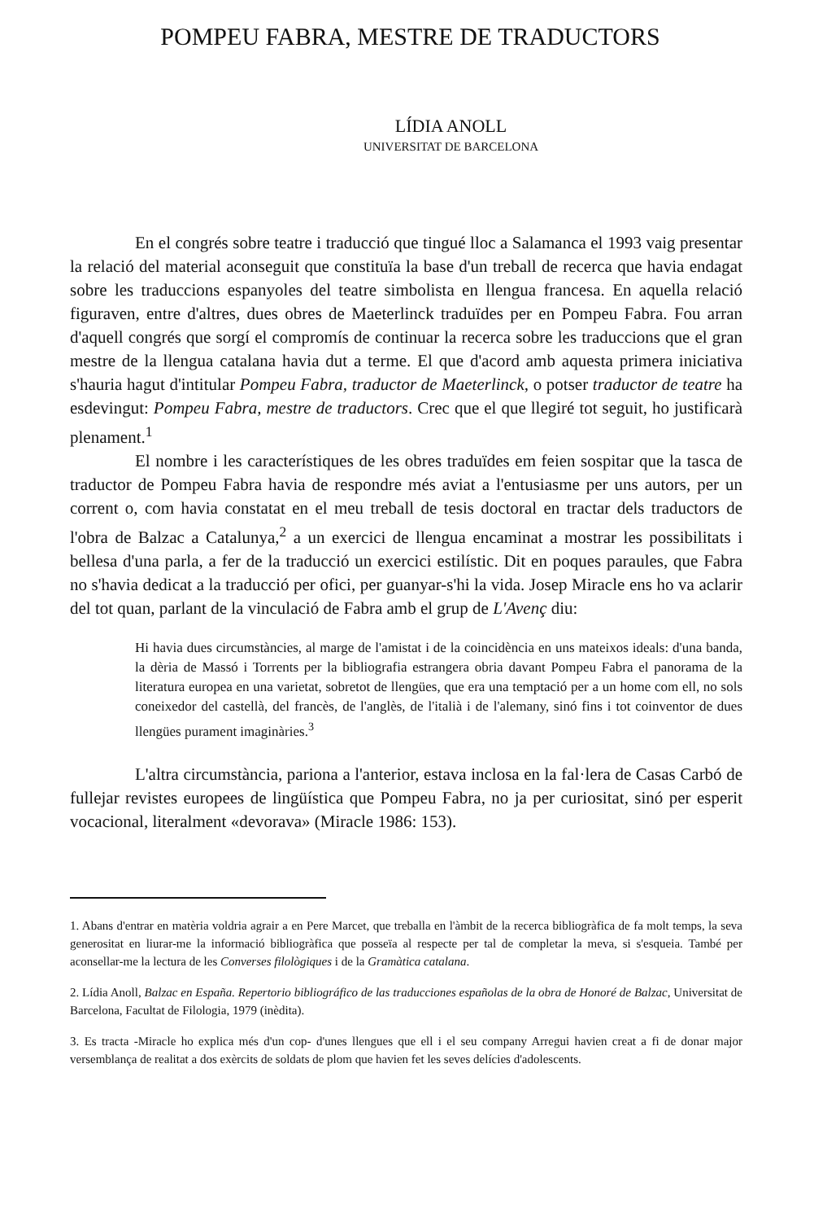POMPEU FABRA, MESTRE DE TRADUCTORS
LÍDIA ANOLL
UNIVERSITAT DE BARCELONA
En el congrés sobre teatre i traducció que tingué lloc a Salamanca el 1993 vaig presentar la relació del material aconseguit que constituïa la base d'un treball de recerca que havia endagat sobre les traduccions espanyoles del teatre simbolista en llengua francesa. En aquella relació figuraven, entre d'altres, dues obres de Maeterlinck traduïdes per en Pompeu Fabra. Fou arran d'aquell congrés que sorgí el compromís de continuar la recerca sobre les traduccions que el gran mestre de la llengua catalana havia dut a terme. El que d'acord amb aquesta primera iniciativa s'hauria hagut d'intitular Pompeu Fabra, traductor de Maeterlinck, o potser traductor de teatre ha esdevingut: Pompeu Fabra, mestre de traductors. Crec que el que llegiré tot seguit, ho justificarà plenament.<sup>1</sup>
El nombre i les característiques de les obres traduïdes em feien sospitar que la tasca de traductor de Pompeu Fabra havia de respondre més aviat a l'entusiasme per uns autors, per un corrent o, com havia constatat en el meu treball de tesis doctoral en tractar dels traductors de l'obra de Balzac a Catalunya,<sup>2</sup> a un exercici de llengua encaminat a mostrar les possibilitats i bellesa d'una parla, a fer de la traducció un exercici estilístic. Dit en poques paraules, que Fabra no s'havia dedicat a la traducció per ofici, per guanyar-s'hi la vida. Josep Miracle ens ho va aclarir del tot quan, parlant de la vinculació de Fabra amb el grup de L'Avenç diu:
Hi havia dues circumstàncies, al marge de l'amistat i de la coincidència en uns mateixos ideals: d'una banda, la dèria de Massó i Torrents per la bibliografia estrangera obria davant Pompeu Fabra el panorama de la literatura europea en una varietat, sobretot de llengües, que era una temptació per a un home com ell, no sols coneixedor del castellà, del francès, de l'anglès, de l'italià i de l'alemany, sinó fins i tot coinventor de dues llengües purament imaginàries.<sup>3</sup>
L'altra circumstància, pariona a l'anterior, estava inclosa en la fal·lera de Casas Carbó de fullejar revistes europees de lingüística que Pompeu Fabra, no ja per curiositat, sinó per esperit vocacional, literalment «devorava» (Miracle 1986: 153).
1. Abans d'entrar en matèria voldria agrair a en Pere Marcet, que treballa en l'àmbit de la recerca bibliogràfica de fa molt temps, la seva generositat en liurar-me la informació bibliogràfica que posseïa al respecte per tal de completar la meva, si s'esqueia. També per aconsellar-me la lectura de les Converses filològiques i de la Gramàtica catalana.
2. Lídia Anoll, Balzac en España. Repertorio bibliográfico de las traducciones españolas de la obra de Honoré de Balzac, Universitat de Barcelona, Facultat de Filologia, 1979 (inèdita).
3. Es tracta -Miracle ho explica més d'un cop- d'unes llengues que ell i el seu company Arregui havien creat a fi de donar major versemblança de realitat a dos exèrcits de soldats de plom que havien fet les seves delícies d'adolescents.